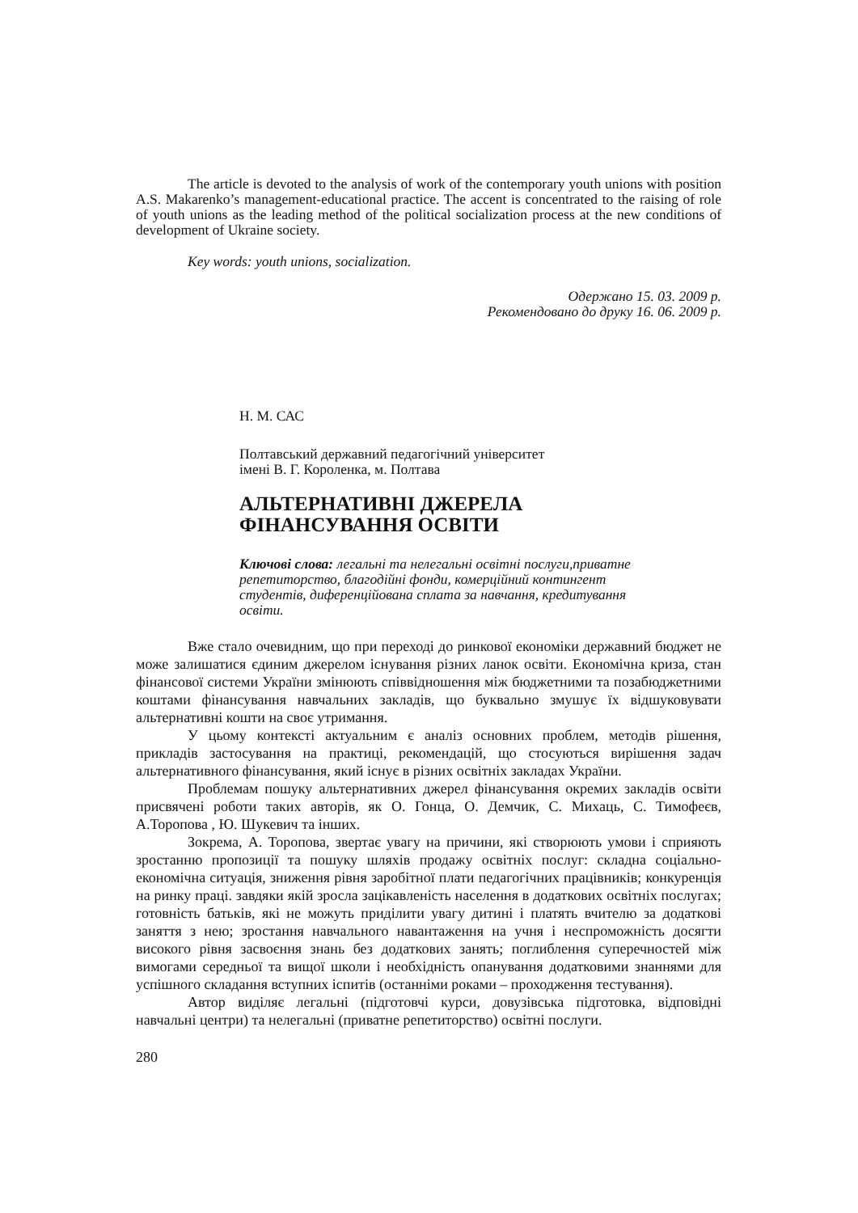The article is devoted to the analysis of work of the contemporary youth unions with position A.S. Makarenko’s management-educational practice. The accent is concentrated to the raising of role of youth unions as the leading method of the political socialization process at the new conditions of development of Ukraine society.
Key words: youth unions, socialization.
Одержано 15. 03. 2009 р.
Рекомендовано до друку 16. 06. 2009 р.
Н. М. САС
Полтавський державний педагогічний університет
імені В. Г. Короленка, м. Полтава
АЛЬТЕРНАТИВНІ ДЖЕРЕЛА
ФІНАНСУВАННЯ ОСВІТИ
Ключові слова: легальні та нелегальні освітні послуги,приватне репетиторство, благодійні фонди, комерційний контингент студентів, диференційована сплата за навчання, кредитування освіти.
Вже стало очевидним, що при переході до ринкової економіки державний бюджет не може залишатися єдиним джерелом існування різних ланок освіти. Економічна криза, стан фінансової системи України змінюють співвідношення між бюджетними та позабюджетними коштами фінансування навчальних закладів, що буквально змушує їх відшуковувати альтернативні кошти на своє утримання.
У цьому контексті актуальним є аналіз основних проблем, методів рішення, прикладів застосування на практиці, рекомендацій, що стосуються вирішення задач альтернативного фінансування, який існує в різних освітніх закладах України.
Проблемам пошуку альтернативних джерел фінансування окремих закладів освіти присвячені роботи таких авторів, як О. Гонца, О. Демчик, С. Михаць, С. Тимофеєв, А.Торопова , Ю. Шукевич та інших.
Зокрема, А. Торопова, звертає увагу на причини, які створюють умови і сприяють зростанню пропозиції та пошуку шляхів продажу освітніх послуг: складна соціально-економічна ситуація, зниження рівня заробітної плати педагогічних працівників; конкуренція на ринку праці. завдяки якій зросла зацікавленість населення в додаткових освітніх послугах; готовність батьків, які не можуть приділити увагу дитині і платять вчителю за додаткові заняття з нею; зростання навчального навантаження на учня і неспроможність досягти високого рівня засвоєння знань без додаткових занять; поглиблення суперечностей між вимогами середньої та вищої школи і необхідність опанування додатковими знаннями для успішного складання вступних іспитів (останніми роками – проходження тестування).
Автор виділяє легальні (підготовчі курси, довузівська підготовка, відповідні навчальні центри) та нелегальні (приватне репетиторство) освітні послуги.
280